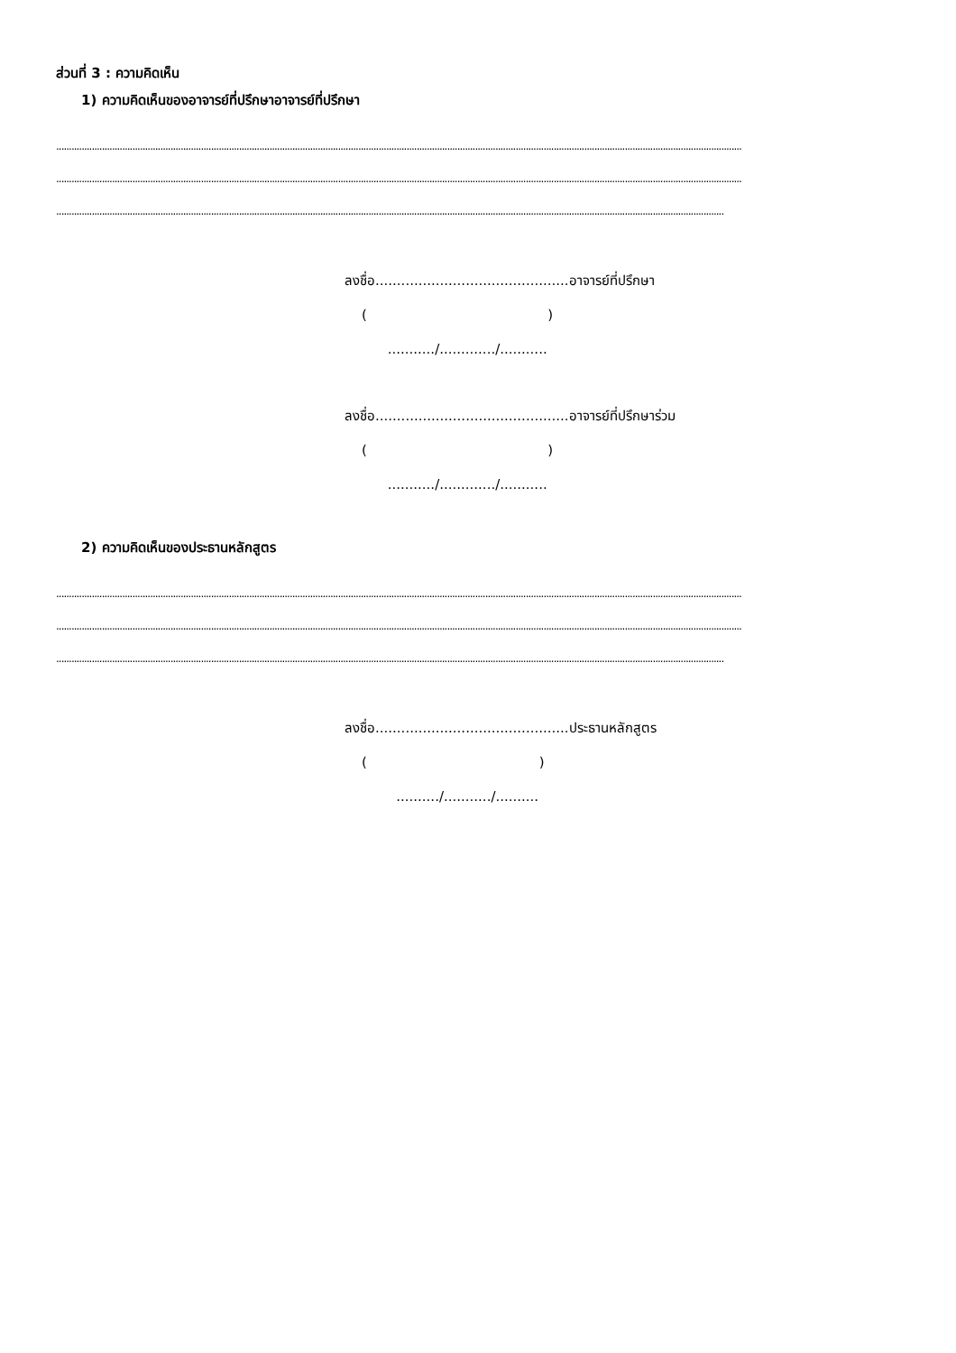ส่วนที่ 3 : ความคิดเห็น
1) ความคิดเห็นของอาจารย์ที่ปรึกษาอาจารย์ที่ปรึกษา
..............................................................................................................................................................................................................................................................................
..............................................................................................................................................................................................................................................................................
.......................................................................................................................................................................................................................................................................
ลงชื่อ.............................................อาจารย์ที่ปรึกษา
( )
.........../............./...........
ลงชื่อ.............................................อาจารย์ที่ปรึกษาร่วม
( )
.........../............./...........
2) ความคิดเห็นของประธานหลักสูตร
..............................................................................................................................................................................................................................................................................
..............................................................................................................................................................................................................................................................................
.......................................................................................................................................................................................................................................................................
ลงชื่อ.............................................ประธานหลักสูตร
( )
........../.........../..........